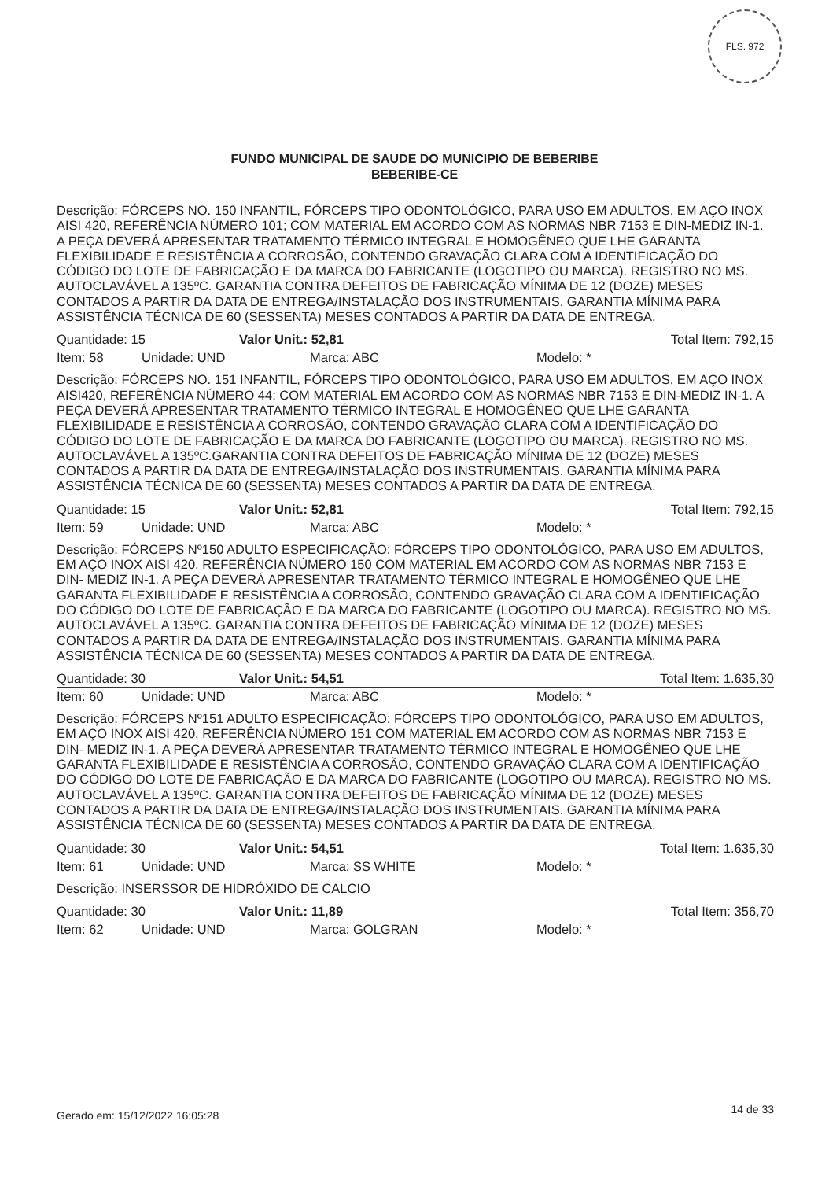FLS. 972
FUNDO MUNICIPAL DE SAUDE DO MUNICIPIO DE BEBERIBE
BEBERIBE-CE
Descrição: FÓRCEPS NO. 150 INFANTIL, FÓRCEPS TIPO ODONTOLÓGICO, PARA USO EM ADULTOS, EM AÇO INOX AISI 420, REFERÊNCIA NÚMERO 101; COM MATERIAL EM ACORDO COM AS NORMAS NBR 7153 E DIN-MEDIZ IN-1. A PEÇA DEVERÁ APRESENTAR TRATAMENTO TÉRMICO INTEGRAL E HOMOGÊNEO QUE LHE GARANTA FLEXIBILIDADE E RESISTÊNCIA A CORROSÃO, CONTENDO GRAVAÇÃO CLARA COM A IDENTIFICAÇÃO DO CÓDIGO DO LOTE DE FABRICAÇÃO E DA MARCA DO FABRICANTE (LOGOTIPO OU MARCA). REGISTRO NO MS. AUTOCLAVÁVEL A 135ºC. GARANTIA CONTRA DEFEITOS DE FABRICAÇÃO MÍNIMA DE 12 (DOZE) MESES CONTADOS A PARTIR DA DATA DE ENTREGA/INSTALAÇÃO DOS INSTRUMENTAIS. GARANTIA MÍNIMA PARA ASSISTÊNCIA TÉCNICA DE 60 (SESSENTA) MESES CONTADOS A PARTIR DA DATA DE ENTREGA.
Quantidade: 15 Valor Unit.: 52,81 Total Item: 792,15
Item: 58 Unidade: UND Marca: ABC Modelo: *
Descrição: FÓRCEPS NO. 151 INFANTIL, FÓRCEPS TIPO ODONTOLÓGICO, PARA USO EM ADULTOS, EM AÇO INOX AISI420, REFERÊNCIA NÚMERO 44; COM MATERIAL EM ACORDO COM AS NORMAS NBR 7153 E DIN-MEDIZ IN-1. A PEÇA DEVERÁ APRESENTAR TRATAMENTO TÉRMICO INTEGRAL E HOMOGÊNEO QUE LHE GARANTA FLEXIBILIDADE E RESISTÊNCIA A CORROSÃO, CONTENDO GRAVAÇÃO CLARA COM A IDENTIFICAÇÃO DO CÓDIGO DO LOTE DE FABRICAÇÃO E DA MARCA DO FABRICANTE (LOGOTIPO OU MARCA). REGISTRO NO MS. AUTOCLAVÁVEL A 135ºC.GARANTIA CONTRA DEFEITOS DE FABRICAÇÃO MÍNIMA DE 12 (DOZE) MESES CONTADOS A PARTIR DA DATA DE ENTREGA/INSTALAÇÃO DOS INSTRUMENTAIS. GARANTIA MÍNIMA PARA ASSISTÊNCIA TÉCNICA DE 60 (SESSENTA) MESES CONTADOS A PARTIR DA DATA DE ENTREGA.
Quantidade: 15 Valor Unit.: 52,81 Total Item: 792,15
Item: 59 Unidade: UND Marca: ABC Modelo: *
Descrição: FÓRCEPS Nº150 ADULTO ESPECIFICAÇÃO: FÓRCEPS TIPO ODONTOLÓGICO, PARA USO EM ADULTOS, EM AÇO INOX AISI 420, REFERÊNCIA NÚMERO 150 COM MATERIAL EM ACORDO COM AS NORMAS NBR 7153 E DIN- MEDIZ IN-1. A PEÇA DEVERÁ APRESENTAR TRATAMENTO TÉRMICO INTEGRAL E HOMOGÊNEO QUE LHE GARANTA FLEXIBILIDADE E RESISTÊNCIA A CORROSÃO, CONTENDO GRAVAÇÃO CLARA COM A IDENTIFICAÇÃO DO CÓDIGO DO LOTE DE FABRICAÇÃO E DA MARCA DO FABRICANTE (LOGOTIPO OU MARCA). REGISTRO NO MS. AUTOCLAVÁVEL A 135ºC. GARANTIA CONTRA DEFEITOS DE FABRICAÇÃO MÍNIMA DE 12 (DOZE) MESES CONTADOS A PARTIR DA DATA DE ENTREGA/INSTALAÇÃO DOS INSTRUMENTAIS. GARANTIA MÍNIMA PARA ASSISTÊNCIA TÉCNICA DE 60 (SESSENTA) MESES CONTADOS A PARTIR DA DATA DE ENTREGA.
Quantidade: 30 Valor Unit.: 54,51 Total Item: 1.635,30
Item: 60 Unidade: UND Marca: ABC Modelo: *
Descrição: FÓRCEPS Nº151 ADULTO ESPECIFICAÇÃO: FÓRCEPS TIPO ODONTOLÓGICO, PARA USO EM ADULTOS, EM AÇO INOX AISI 420, REFERÊNCIA NÚMERO 151 COM MATERIAL EM ACORDO COM AS NORMAS NBR 7153 E DIN- MEDIZ IN-1. A PEÇA DEVERÁ APRESENTAR TRATAMENTO TÉRMICO INTEGRAL E HOMOGÊNEO QUE LHE GARANTA FLEXIBILIDADE E RESISTÊNCIA A CORROSÃO, CONTENDO GRAVAÇÃO CLARA COM A IDENTIFICAÇÃO DO CÓDIGO DO LOTE DE FABRICAÇÃO E DA MARCA DO FABRICANTE (LOGOTIPO OU MARCA). REGISTRO NO MS. AUTOCLAVÁVEL A 135ºC. GARANTIA CONTRA DEFEITOS DE FABRICAÇÃO MÍNIMA DE 12 (DOZE) MESES CONTADOS A PARTIR DA DATA DE ENTREGA/INSTALAÇÃO DOS INSTRUMENTAIS. GARANTIA MÍNIMA PARA ASSISTÊNCIA TÉCNICA DE 60 (SESSENTA) MESES CONTADOS A PARTIR DA DATA DE ENTREGA.
Quantidade: 30 Valor Unit.: 54,51 Total Item: 1.635,30
Item: 61 Unidade: UND Marca: SS WHITE Modelo: *
Descrição: INSERSSOR DE HIDRÓXIDO DE CALCIO
Quantidade: 30 Valor Unit.: 11,89 Total Item: 356,70
Item: 62 Unidade: UND Marca: GOLGRAN Modelo: *
Gerado em: 15/12/2022 16:05:28 14 de 33